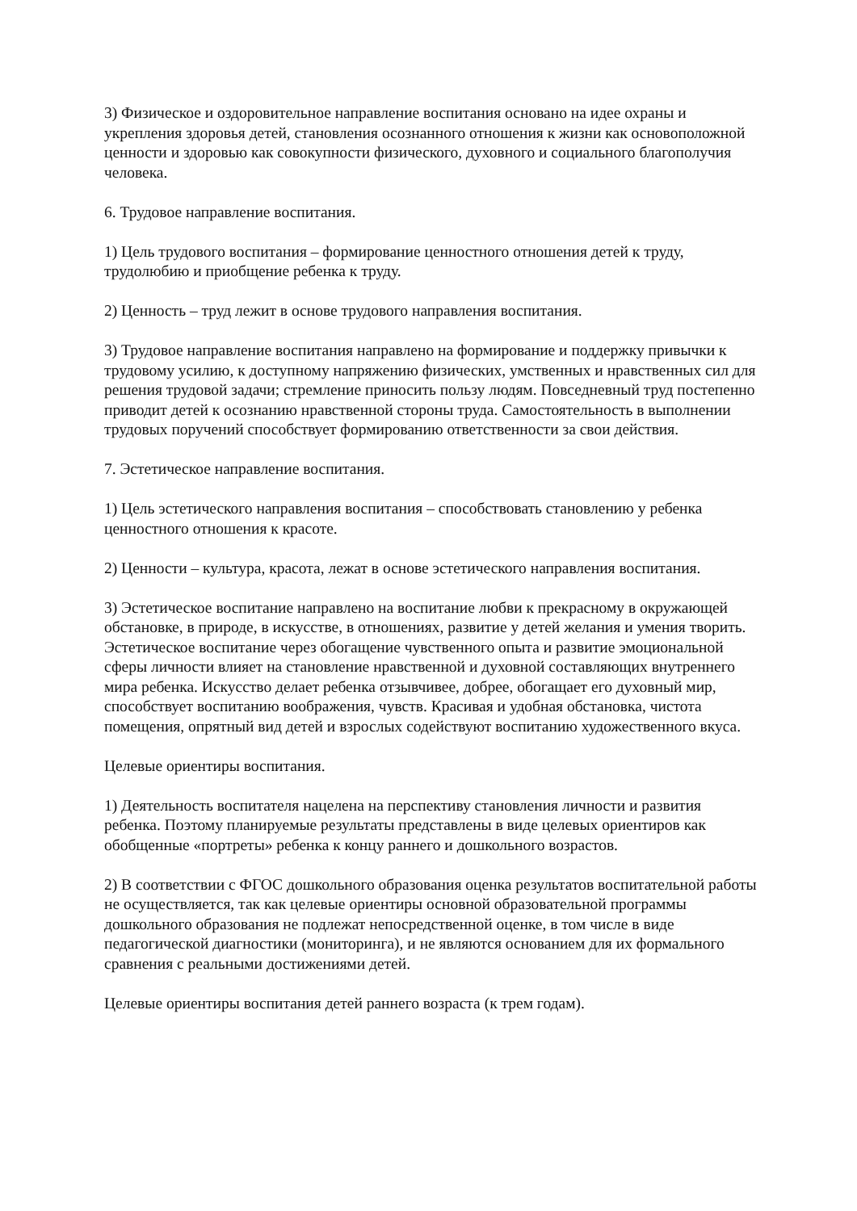3) Физическое и оздоровительное направление воспитания основано на идее охраны и укрепления здоровья детей, становления осознанного отношения к жизни как основоположной ценности и здоровью как совокупности физического, духовного и социального благополучия человека.
6. Трудовое направление воспитания.
1) Цель трудового воспитания – формирование ценностного отношения детей к труду, трудолюбию и приобщение ребенка к труду.
2) Ценность – труд лежит в основе трудового направления воспитания.
3) Трудовое направление воспитания направлено на формирование и поддержку привычки к трудовому усилию, к доступному напряжению физических, умственных и нравственных сил для решения трудовой задачи; стремление приносить пользу людям. Повседневный труд постепенно приводит детей к осознанию нравственной стороны труда. Самостоятельность в выполнении трудовых поручений способствует формированию ответственности за свои действия.
7. Эстетическое направление воспитания.
1) Цель эстетического направления воспитания – способствовать становлению у ребенка ценностного отношения к красоте.
2) Ценности – культура, красота, лежат в основе эстетического направления воспитания.
3) Эстетическое воспитание направлено на воспитание любви к прекрасному в окружающей обстановке, в природе, в искусстве, в отношениях, развитие у детей желания и умения творить. Эстетическое воспитание через обогащение чувственного опыта и развитие эмоциональной сферы личности влияет на становление нравственной и духовной составляющих внутреннего мира ребенка. Искусство делает ребенка отзывчивее, добрее, обогащает его духовный мир, способствует воспитанию воображения, чувств. Красивая и удобная обстановка, чистота помещения, опрятный вид детей и взрослых содействуют воспитанию художественного вкуса.
Целевые ориентиры воспитания.
1) Деятельность воспитателя нацелена на перспективу становления личности и развития ребенка. Поэтому планируемые результаты представлены в виде целевых ориентиров как обобщенные «портреты» ребенка к концу раннего и дошкольного возрастов.
2) В соответствии с ФГОС дошкольного образования оценка результатов воспитательной работы не осуществляется, так как целевые ориентиры основной образовательной программы дошкольного образования не подлежат непосредственной оценке, в том числе в виде педагогической диагностики (мониторинга), и не являются основанием для их формального сравнения с реальными достижениями детей.
Целевые ориентиры воспитания детей раннего возраста (к трем годам).